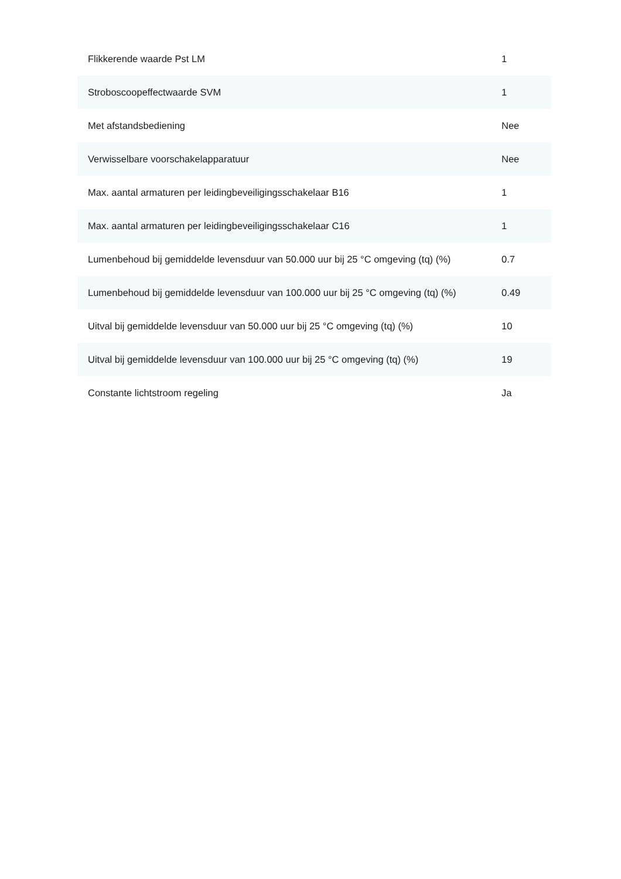| Flikkerende waarde Pst LM | 1 |
| Stroboscoopeffectwaarde SVM | 1 |
| Met afstandsbediening | Nee |
| Verwisselbare voorschakelapparatuur | Nee |
| Max. aantal armaturen per leidingbeveiligingsschakelaar B16 | 1 |
| Max. aantal armaturen per leidingbeveiligingsschakelaar C16 | 1 |
| Lumenbehoud bij gemiddelde levensduur van 50.000 uur bij 25 °C omgeving (tq) (%) | 0.7 |
| Lumenbehoud bij gemiddelde levensduur van 100.000 uur bij 25 °C omgeving (tq) (%) | 0.49 |
| Uitval bij gemiddelde levensduur van 50.000 uur bij 25 °C omgeving (tq) (%) | 10 |
| Uitval bij gemiddelde levensduur van 100.000 uur bij 25 °C omgeving (tq) (%) | 19 |
| Constante lichtstroom regeling | Ja |